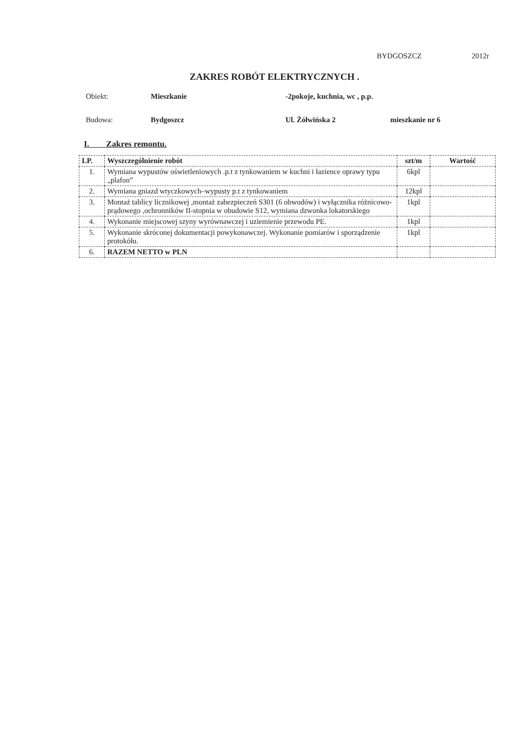BYDGOSZCZ 2012r
ZAKRES ROBÓT ELEKTRYCZNYCH .
Obiekt: Mieszkanie -2pokoje, kuchnia, wc , p.p.
Budowa: Bydgoszcz Ul. Żółwińska 2 mieszkanie nr 6
I. Zakres remontu.
| LP. | Wyszczególnienie robót | szt/m | Wartość |
| --- | --- | --- | --- |
| 1. | Wymiana wypustów oświetleniowych .p.t z tynkowaniem w kuchni i łazience oprawy typu „plafon” | 6kpl | |
| 2. | Wymiana gniazd wtyczkowych–wypusty p.t z tynkowaniem | 12kpl | |
| 3. | Montaż tablicy licznikowej ,montaż zabezpieczeń S301 (6 obwodów) i wyłącznika różnicowo-prądowego ,ochronników II-stopnia w obudowie S12, wymiana dzwonka lokatorskiego | 1kpl | |
| 4. | Wykonanie miejscowej szyny wyrównawczej i uziemienie przewodu PE. | 1kpl | |
| 5. | Wykonanie skróconej dokumentacji powykonawczej. Wykonanie pomiarów i sporządzenie protokółu. | 1kpl | |
| 6. | RAZEM NETTO w PLN | | |